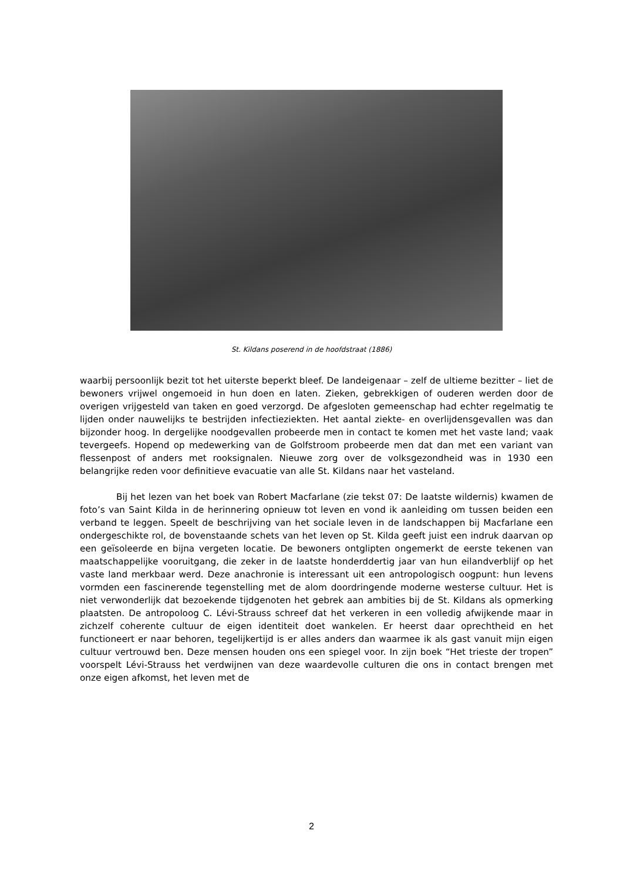St. Kildans poserend in de hoofdstraat (1886)
waarbij persoonlijk bezit tot het uiterste beperkt bleef. De landeigenaar – zelf de ultieme bezitter – liet de bewoners vrijwel ongemoeid in hun doen en laten. Zieken, gebrekkigen of ouderen werden door de overigen vrijgesteld van taken en goed verzorgd. De afgesloten gemeenschap had echter regelmatig te lijden onder nauwelijks te bestrijden infectieziekten. Het aantal ziekte- en overlijdensgevallen was dan bijzonder hoog. In dergelijke noodgevallen probeerde men in contact te komen met het vaste land; vaak tevergeefs. Hopend op medewerking van de Golfstroom probeerde men dat dan met een variant van flessenpost of anders met rooksignalen. Nieuwe zorg over de volksgezondheid was in 1930 een belangrijke reden voor definitieve evacuatie van alle St. Kildans naar het vasteland.
Bij het lezen van het boek van Robert Macfarlane (zie tekst 07: De laatste wildernis) kwamen de foto’s van Saint Kilda in de herinnering opnieuw tot leven en vond ik aanleiding om tussen beiden een verband te leggen. Speelt de beschrijving van het sociale leven in de landschappen bij Macfarlane een ondergeschikte rol, de bovenstaande schets van het leven op St. Kilda geeft juist een indruk daarvan op een geïsoleerde en bijna vergeten locatie. De bewoners ontglipten ongemerkt de eerste tekenen van maatschappelijke vooruitgang, die zeker in de laatste honderddertig jaar van hun eilandverblijf op het vaste land merkbaar werd. Deze anachronie is interessant uit een antropologisch oogpunt: hun levens vormden een fascinerende tegenstelling met de alom doordringende moderne westerse cultuur. Het is niet verwonderlijk dat bezoekende tijdgenoten het gebrek aan ambities bij de St. Kildans als opmerking plaatsten. De antropoloog C. Lévi-Strauss schreef dat het verkeren in een volledig afwijkende maar in zichzelf coherente cultuur de eigen identiteit doet wankelen. Er heerst daar oprechtheid en het functioneert er naar behoren, tegelijkertijd is er alles anders dan waarmee ik als gast vanuit mijn eigen cultuur vertrouwd ben. Deze mensen houden ons een spiegel voor. In zijn boek “Het trieste der tropen” voorspelt Lévi-Strauss het verdwijnen van deze waardevolle culturen die ons in contact brengen met onze eigen afkomst, het leven met de
2